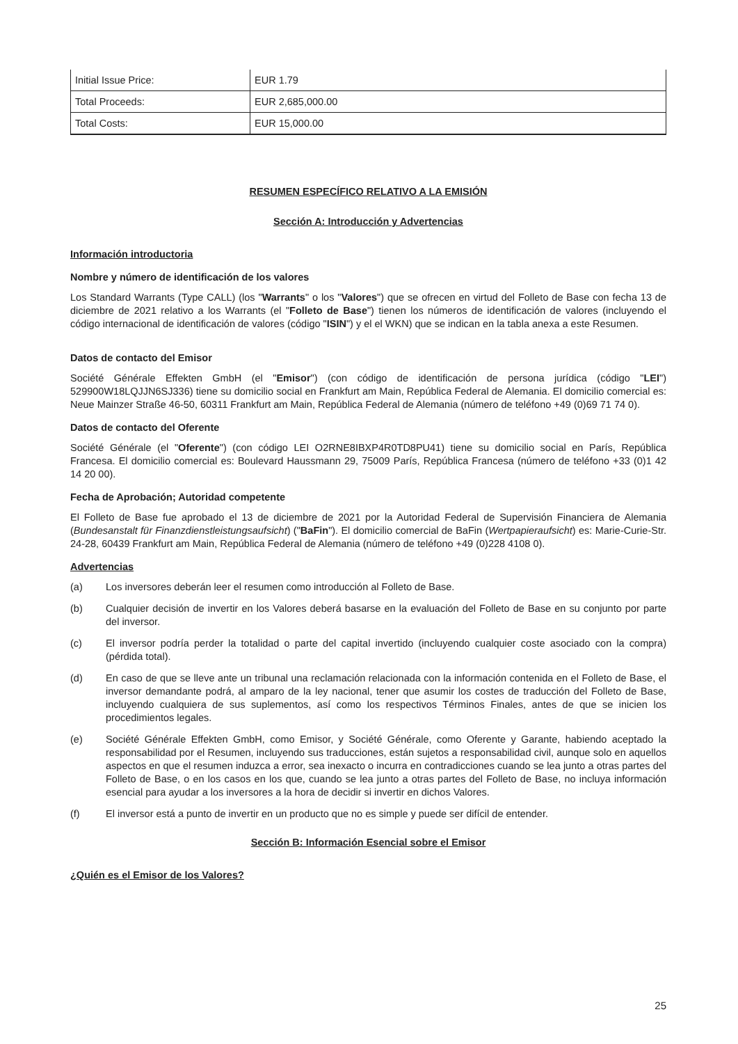| Initial Issue Price: | EUR 1.79 |
| Total Proceeds: | EUR 2,685,000.00 |
| Total Costs: | EUR 15,000.00 |
RESUMEN ESPECÍFICO RELATIVO A LA EMISIÓN
Sección A: Introducción y Advertencias
Información introductoria
Nombre y número de identificación de los valores
Los Standard Warrants (Type CALL) (los "Warrants" o los "Valores") que se ofrecen en virtud del Folleto de Base con fecha 13 de diciembre de 2021 relativo a los Warrants (el "Folleto de Base") tienen los números de identificación de valores (incluyendo el código internacional de identificación de valores (código "ISIN") y el el WKN) que se indican en la tabla anexa a este Resumen.
Datos de contacto del Emisor
Société Générale Effekten GmbH (el "Emisor") (con código de identificación de persona jurídica (código "LEI") 529900W18LQJJN6SJ336) tiene su domicilio social en Frankfurt am Main, República Federal de Alemania. El domicilio comercial es: Neue Mainzer Straße 46-50, 60311 Frankfurt am Main, República Federal de Alemania (número de teléfono +49 (0)69 71 74 0).
Datos de contacto del Oferente
Société Générale (el "Oferente") (con código LEI O2RNE8IBXP4R0TD8PU41) tiene su domicilio social en París, República Francesa. El domicilio comercial es: Boulevard Haussmann 29, 75009 París, República Francesa (número de teléfono +33 (0)1 42 14 20 00).
Fecha de Aprobación; Autoridad competente
El Folleto de Base fue aprobado el 13 de diciembre de 2021 por la Autoridad Federal de Supervisión Financiera de Alemania (Bundesanstalt für Finanzdienstleistungsaufsicht) ("BaFin"). El domicilio comercial de BaFin (Wertpapieraufsicht) es: Marie-Curie-Str. 24-28, 60439 Frankfurt am Main, República Federal de Alemania (número de teléfono +49 (0)228 4108 0).
Advertencias
(a) Los inversores deberán leer el resumen como introducción al Folleto de Base.
(b) Cualquier decisión de invertir en los Valores deberá basarse en la evaluación del Folleto de Base en su conjunto por parte del inversor.
(c) El inversor podría perder la totalidad o parte del capital invertido (incluyendo cualquier coste asociado con la compra) (pérdida total).
(d) En caso de que se lleve ante un tribunal una reclamación relacionada con la información contenida en el Folleto de Base, el inversor demandante podrá, al amparo de la ley nacional, tener que asumir los costes de traducción del Folleto de Base, incluyendo cualquiera de sus suplementos, así como los respectivos Términos Finales, antes de que se inicien los procedimientos legales.
(e) Société Générale Effekten GmbH, como Emisor, y Société Générale, como Oferente y Garante, habiendo aceptado la responsabilidad por el Resumen, incluyendo sus traducciones, están sujetos a responsabilidad civil, aunque solo en aquellos aspectos en que el resumen induzca a error, sea inexacto o incurra en contradicciones cuando se lea junto a otras partes del Folleto de Base, o en los casos en los que, cuando se lea junto a otras partes del Folleto de Base, no incluya información esencial para ayudar a los inversores a la hora de decidir si invertir en dichos Valores.
(f) El inversor está a punto de invertir en un producto que no es simple y puede ser difícil de entender.
Sección B: Información Esencial sobre el Emisor
¿Quién es el Emisor de los Valores?
25